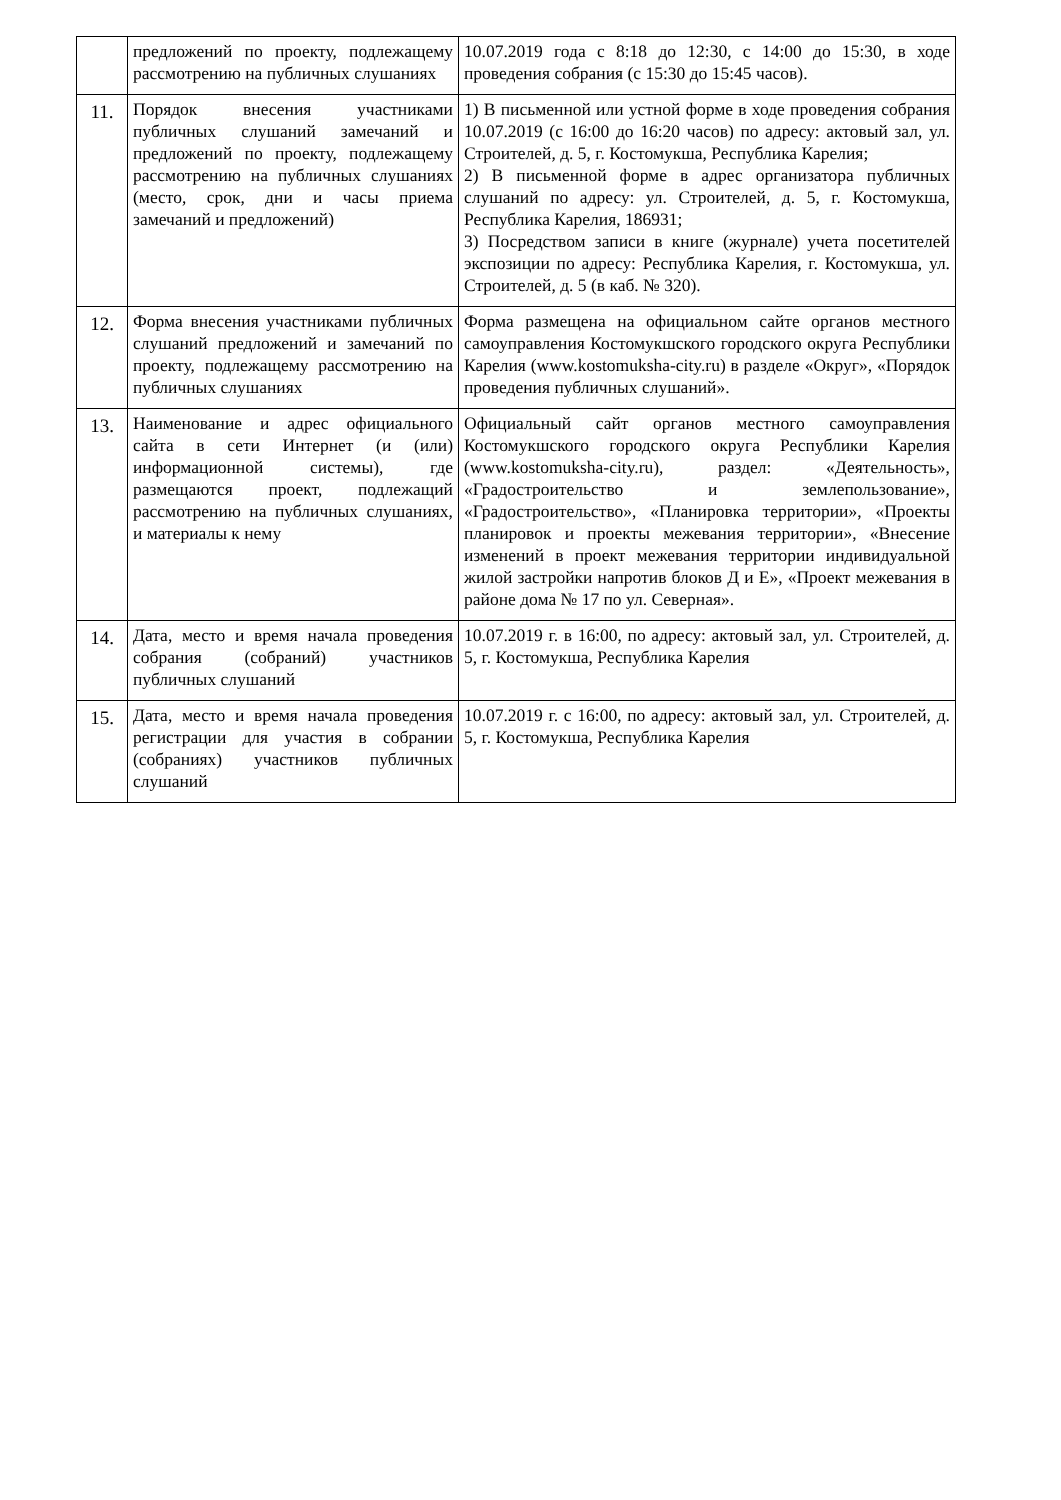| | предложений по проекту, подлежащему рассмотрению на публичных слушаниях | 10.07.2019 года с 8:18 до 12:30, с 14:00 до 15:30, в ходе проведения собрания (с 15:30 до 15:45 часов). |
| 11. | Порядок внесения участниками публичных слушаний замечаний и предложений по проекту, подлежащему рассмотрению на публичных слушаниях (место, срок, дни и часы приема замечаний и предложений) | 1) В письменной или устной форме в ходе проведения собрания 10.07.2019 (с 16:00 до 16:20 часов) по адресу: актовый зал, ул. Строителей, д. 5, г. Костомукша, Республика Карелия; 2) В письменной форме в адрес организатора публичных слушаний по адресу: ул. Строителей, д. 5, г. Костомукша, Республика Карелия, 186931; 3) Посредством записи в книге (журнале) учета посетителей экспозиции по адресу: Республика Карелия, г. Костомукша, ул. Строителей, д. 5 (в каб. № 320). |
| 12. | Форма внесения участниками публичных слушаний предложений и замечаний по проекту, подлежащему рассмотрению на публичных слушаниях | Форма размещена на официальном сайте органов местного самоуправления Костомукшского городского округа Республики Карелия (www.kostomuksha-city.ru) в разделе «Округ», «Порядок проведения публичных слушаний». |
| 13. | Наименование и адрес официального сайта в сети Интернет (и (или) информационной системы), где размещаются проект, подлежащий рассмотрению на публичных слушаниях, и материалы к нему | Официальный сайт органов местного самоуправления Костомукшского городского округа Республики Карелия (www.kostomuksha-city.ru), раздел: «Деятельность», «Градостроительство и землепользование», «Градостроительство», «Планировка территории», «Проекты планировок и проекты межевания территории», «Внесение изменений в проект межевания территории индивидуальной жилой застройки напротив блоков Д и Е», «Проект межевания в районе дома № 17 по ул. Северная». |
| 14. | Дата, место и время начала проведения собрания (собраний) участников публичных слушаний | 10.07.2019 г. в 16:00, по адресу: актовый зал, ул. Строителей, д. 5, г. Костомукша, Республика Карелия |
| 15. | Дата, место и время начала проведения регистрации для участия в собрании (собраниях) участников публичных слушаний | 10.07.2019 г. с 16:00, по адресу: актовый зал, ул. Строителей, д. 5, г. Костомукша, Республика Карелия |